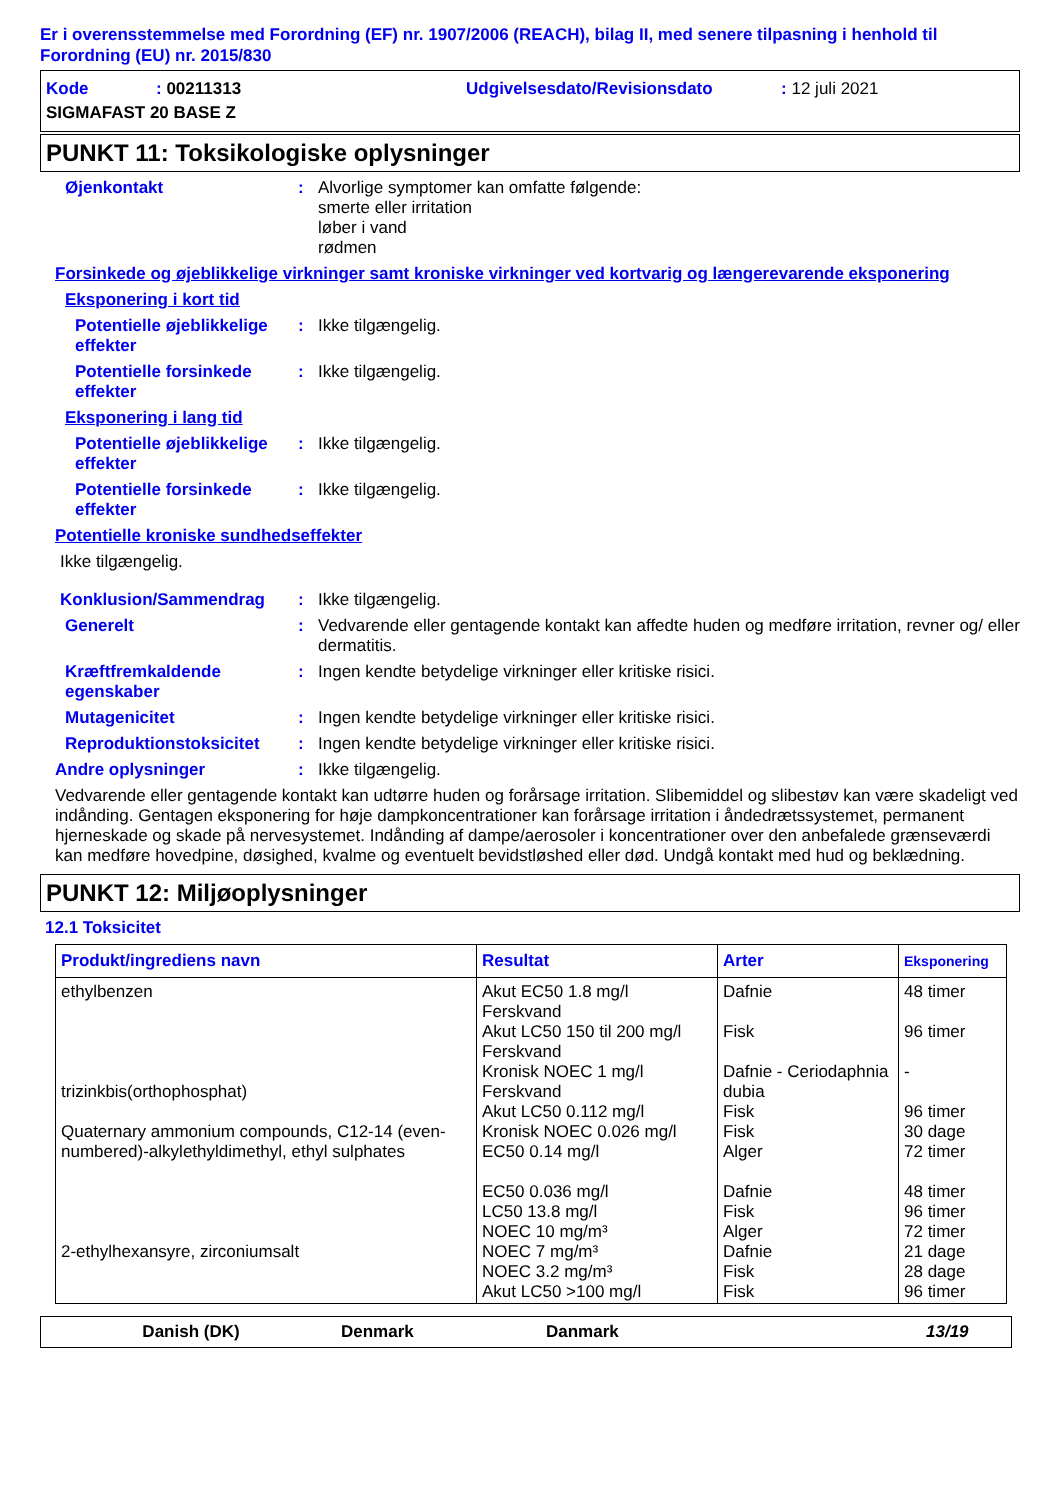Er i overensstemmelse med Forordning (EF) nr. 1907/2006 (REACH), bilag II, med senere tilpasning i henhold til Forordning (EU) nr. 2015/830
Kode: 00211313 Udgivelsesdato/Revisionsdato: 12 juli 2021
SIGMAFAST 20 BASE Z
PUNKT 11: Toksikologiske oplysninger
Øjenkontakt: Alvorlige symptomer kan omfatte følgende:
smerte eller irritation
løber i vand
rødmen
Forsinkede og øjeblikkelige virkninger samt kroniske virkninger ved kortvarig og længerevarende eksponering
Eksponering i kort tid
Potentielle øjeblikkelige effekter: Ikke tilgængelig.
Potentielle forsinkede effekter: Ikke tilgængelig.
Eksponering i lang tid
Potentielle øjeblikkelige effekter: Ikke tilgængelig.
Potentielle forsinkede effekter: Ikke tilgængelig.
Potentielle kroniske sundhedseffekter
Ikke tilgængelig.
Konklusion/Sammendrag: Ikke tilgængelig.
Generelt: Vedvarende eller gentagende kontakt kan affedte huden og medføre irritation, revner og/ eller dermatitis.
Kræftfremkaldende egenskaber: Ingen kendte betydelige virkninger eller kritiske risici.
Mutagenicitet: Ingen kendte betydelige virkninger eller kritiske risici.
Reproduktionstoksicitet: Ingen kendte betydelige virkninger eller kritiske risici.
Andre oplysninger: Ikke tilgængelig.
Vedvarende eller gentagende kontakt kan udtørre huden og forårsage irritation. Slibemiddel og slibestøv kan være skadeligt ved indånding. Gentagen eksponering for høje dampkoncentrationer kan forårsage irritation i åndedrætssystemet, permanent hjerneskade og skade på nervesystemet. Indånding af dampe/aerosoler i koncentrationer over den anbefalede grænseværdi kan medføre hovedpine, døsighed, kvalme og eventuelt bevidstløshed eller død. Undgå kontakt med hud og beklædning.
PUNKT 12: Miljøoplysninger
12.1 Toksicitet
| Produkt/ingrediens navn | Resultat | Arter | Eksponering |
| --- | --- | --- | --- |
| ethylbenzen trizinkbis(orthophosphat) Quaternary ammonium compounds, C12-14 (even-numbered)-alkylethyldimethyl, ethyl sulphates 2-ethylhexansyre, zirconiumsalt | Akut EC50 1.8 mg/l Ferskvand Akut LC50 150 til 200 mg/l Ferskvand Kronisk NOEC 1 mg/l Ferskvand Akut LC50 0.112 mg/l Kronisk NOEC 0.026 mg/l EC50 0.14 mg/l EC50 0.036 mg/l LC50 13.8 mg/l NOEC 10 mg/m³ NOEC 7 mg/m³ NOEC 3.2 mg/m³ Akut LC50 >100 mg/l | Dafnie Fisk Dafnie - Ceriodaphnia dubia Fisk Fisk Alger Dafnie Fisk Alger Dafnie Fisk Fisk | 48 timer 96 timer - 96 timer 30 dage 72 timer 48 timer 96 timer 72 timer 21 dage 28 dage 96 timer |
Danish (DK) Denmark Danmark 13/19